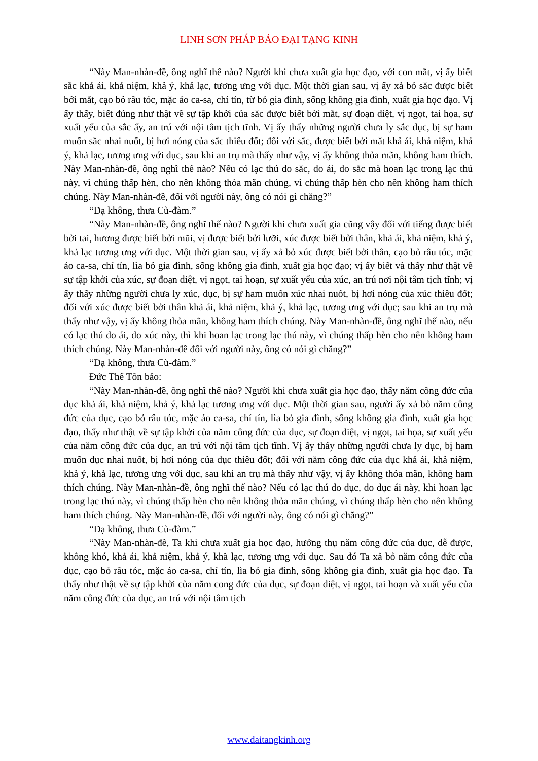LINH SƠN PHÁP BẢO ĐẠI TẠNG KINH
“Này Man-nhàn-đề, ông nghĩ thế nào? Người khi chưa xuất gia học đạo, với con mắt, vị ấy biết sắc khả ái, khả niệm, khả ý, khả lạc, tương ưng với dục. Một thời gian sau, vị ấy xả bỏ sắc được biết bởi mắt, cạo bỏ râu tóc, mặc áo ca-sa, chí tín, từ bỏ gia đình, sống không gia đình, xuất gia học đạo. Vị ấy thấy, biết đúng như thật về sự tập khởi của sắc được biết bởi mắt, sự đoạn diệt, vị ngọt, tai họa, sự xuất yếu của sắc ấy, an trú với nội tâm tịch tĩnh. Vị ấy thấy những người chưa ly sắc dục, bị sự ham muốn sắc nhai nuốt, bị hơi nóng của sắc thiêu đốt; đối với sắc, được biết bởi mắt khả ái, khả niệm, khả ý, khả lạc, tương ưng với dục, sau khi an trụ mà thấy như vậy, vị ấy không thỏa mãn, không ham thích. Này Man-nhàn-đề, ông nghĩ thế nào? Nếu có lạc thú do sắc, do ái, do sắc mà hoan lạc trong lạc thú này, vì chúng thấp hèn, cho nên không thỏa mãn chúng, vì chúng thấp hèn cho nên không ham thích chúng. Này Man-nhàn-đề, đối với người này, ông có nói gì chăng?”
“Dạ không, thưa Cù-đàm.”
“Này Man-nhàn-đề, ông nghĩ thế nào? Người khi chưa xuất gia cũng vậy đối với tiếng được biết bởi tai, hương được biết bởi mũi, vị được biết bởi lưỡi, xúc được biết bởi thân, khả ái, khả niệm, khả ý, khả lạc tương ưng với dục. Một thời gian sau, vị ấy xả bỏ xúc được biết bởi thân, cạo bỏ râu tóc, mặc áo ca-sa, chí tín, lìa bỏ gia đình, sống không gia đình, xuất gia học đạo; vị ấy biết và thấy như thật về sự tập khởi của xúc, sự đoạn diệt, vị ngọt, tai hoạn, sự xuất yếu của xúc, an trú nơi nội tâm tịch tĩnh; vị ấy thấy những người chưa ly xúc, dục, bị sự ham muốn xúc nhai nuốt, bị hơi nóng của xúc thiêu đốt; đối với xúc được biết bởi thân khả ái, khả niệm, khả ý, khả lạc, tương ưng với dục; sau khi an trụ mà thấy như vậy, vị ấy không thỏa mãn, không ham thích chúng. Này Man-nhàn-đề, ông nghĩ thế nào, nếu có lạc thú do ái, do xúc này, thì khi hoan lạc trong lạc thú này, vì chúng thấp hèn cho nên không ham thích chúng. Này Man-nhàn-đề đối với người này, ông có nói gì chăng?”
“Dạ không, thưa Cù-đàm.”
Đức Thế Tôn bảo:
“Này Man-nhàn-đề, ông nghĩ thế nào? Người khi chưa xuất gia học đạo, thấy năm công đức của dục khả ái, khả niệm, khả ý, khả lạc tương ưng với dục. Một thời gian sau, người ấy xả bỏ năm công đức của dục, cạo bỏ râu tóc, mặc áo ca-sa, chí tín, lìa bỏ gia đình, sống không gia đình, xuất gia học đạo, thấy như thật về sự tập khởi của năm công đức của dục, sự đoạn diệt, vị ngọt, tai họa, sự xuất yếu của năm công đức của dục, an trú với nội tâm tịch tĩnh. Vị ấy thấy những người chưa ly dục, bị ham muốn dục nhai nuốt, bị hơi nóng của dục thiêu đốt; đối với năm công đức của dục khả ái, khả niệm, khả ý, khả lạc, tương ưng với dục, sau khi an trụ mà thấy như vậy, vị ấy không thỏa mãn, không ham thích chúng. Này Man-nhàn-đề, ông nghĩ thế nào? Nếu có lạc thú do dục, do dục ái này, khi hoan lạc trong lạc thú này, vì chúng thấp hèn cho nên không thỏa mãn chúng, vì chúng thấp hèn cho nên không ham thích chúng. Này Man-nhàn-đề, đối với người này, ông có nói gì chăng?”
“Dạ không, thưa Cù-đàm.”
“Này Man-nhàn-đề, Ta khi chưa xuất gia học đạo, hưởng thụ năm công đức của dục, dễ được, không khó, khả ái, khả niệm, khả ý, khã lạc, tương ưng với dục. Sau đó Ta xả bỏ năm công đức của dục, cạo bỏ râu tóc, mặc áo ca-sa, chí tín, lìa bỏ gia đình, sống không gia đình, xuất gia học đạo. Ta thấy như thật về sự tập khởi của năm cong đức của dục, sự đoạn diệt, vị ngọt, tai hoạn và xuất yếu của năm công đức của dục, an trú với nội tâm tịch
www.daitangkinh.org